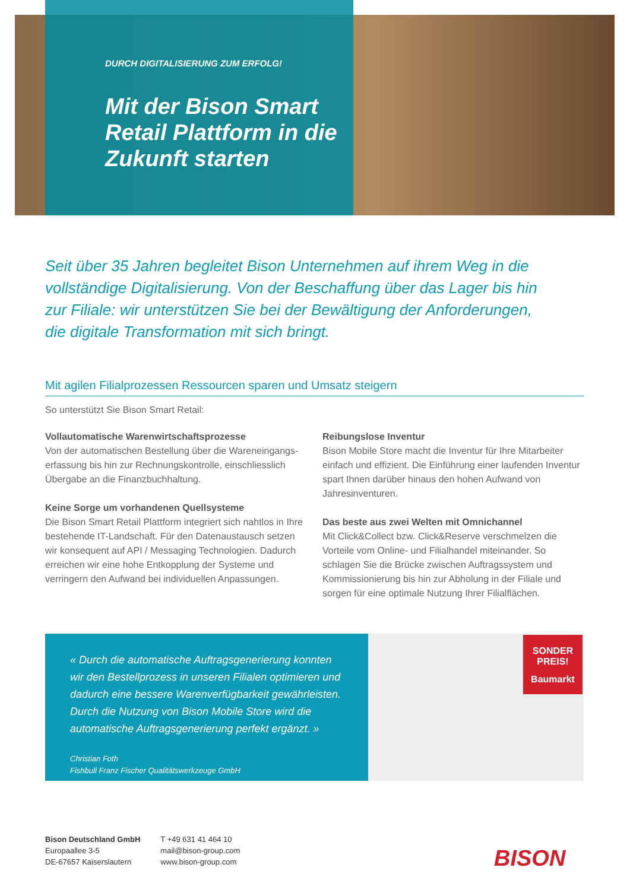DURCH DIGITALISIERUNG ZUM ERFOLG!
Mit der Bison Smart Retail Plattform in die Zukunft starten
Seit über 35 Jahren begleitet Bison Unternehmen auf ihrem Weg in die vollständige Digitalisierung. Von der Beschaffung über das Lager bis hin zur Filiale: wir unterstützen Sie bei der Bewältigung der Anforderungen, die digitale Transformation mit sich bringt.
Mit agilen Filialprozessen Ressourcen sparen und Umsatz steigern
So unterstützt Sie Bison Smart Retail:
Vollautomatische Warenwirtschaftsprozesse
Von der automatischen Bestellung über die Wareneingangs­erfassung bis hin zur Rechnungskontrolle, einschliesslich Über­gabe an die Finanzbuchhaltung.
Keine Sorge um vorhandenen Quellsysteme
Die Bison Smart Retail Plattform integriert sich nahtlos in Ihre bestehende IT-Landschaft. Für den Datenaustausch setzen wir konsequent auf API / Messaging Technologien. Dadurch errei­chen wir eine hohe Entkopplung der Systeme und verringern den Aufwand bei individuellen Anpassungen.
Reibungslose Inventur
Bison Mobile Store macht die Inventur für Ihre Mitarbeiter einfach und effizient. Die Einführung einer laufenden Inventur spart Ih­nen darüber hinaus den hohen Aufwand von Jahresinventuren.
Das beste aus zwei Welten mit Omnichannel
Mit Click&Collect bzw. Click&Reserve verschmelzen die Vorteile vom Online- und Filialhandel miteinander. So schlagen Sie die Brücke zwischen Auftragssystem und Kommissionierung bis hin zur Abholung in der Filiale und sorgen für eine optimale Nutzung Ihrer Filialflächen.
« Durch die automatische Auftragsgenerierung konnten wir den Bestellprozess in unseren Filialen optimieren und dadurch eine bessere Warenverfügbarkeit gewährleisten. Durch die Nutzung von Bison Mobile Store wird die automatische Auftragsgenerierung perfekt ergänzt. »
Christian Foth
Fishbull Franz Fischer Qualitätswerkzeuge GmbH
SONDER PREIS!
Baumarkt
Bison Deutschland GmbH
Europaallee 3-5
DE-67657 Kaiserslautern
T +49 631 41 464 10
mail@bison-group.com
www.bison-group.com
BISON